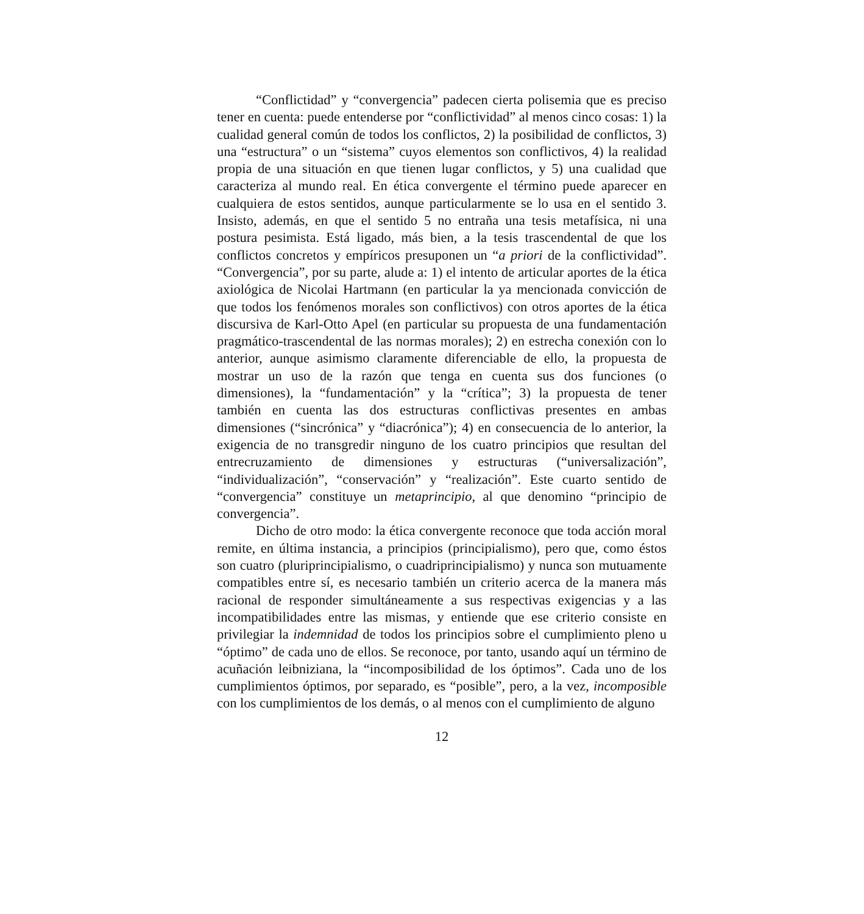“Conflictidad” y “convergencia” padecen cierta polisemia que es preciso tener en cuenta: puede entenderse por “conflictividad” al menos cinco cosas: 1) la cualidad general común de todos los conflictos, 2) la posibilidad de conflictos, 3) una “estructura” o un “sistema” cuyos elementos son conflictivos, 4) la realidad propia de una situación en que tienen lugar conflictos, y 5) una cualidad que caracteriza al mundo real. En ética convergente el término puede aparecer en cualquiera de estos sentidos, aunque particularmente se lo usa en el sentido 3. Insisto, además, en que el sentido 5 no entraña una tesis metafísica, ni una postura pesimista. Está ligado, más bien, a la tesis trascendental de que los conflictos concretos y empíricos presuponen un “a priori de la conflictividad”. “Convergencia”, por su parte, alude a: 1) el intento de articular aportes de la ética axiológica de Nicolai Hartmann (en particular la ya mencionada convicción de que todos los fenómenos morales son conflictivos) con otros aportes de la ética discursiva de Karl-Otto Apel (en particular su propuesta de una fundamentación pragmático-trascendental de las normas morales); 2) en estrecha conexión con lo anterior, aunque asimismo claramente diferenciable de ello, la propuesta de mostrar un uso de la razón que tenga en cuenta sus dos funciones (o dimensiones), la “fundamentación” y la “crítica”; 3) la propuesta de tener también en cuenta las dos estructuras conflictivas presentes en ambas dimensiones (“sincrónica” y “diacrónica”); 4) en consecuencia de lo anterior, la exigencia de no transgredir ninguno de los cuatro principios que resultan del entrecruzamiento de dimensiones y estructuras (“universalización”, “individualización”, “conservación” y “realización”. Este cuarto sentido de “convergencia” constituye un metaprincipio, al que denomino “principio de convergencia”.
Dicho de otro modo: la ética convergente reconoce que toda acción moral remite, en última instancia, a principios (principialismo), pero que, como éstos son cuatro (pluriprincipialismo, o cuadriprincipialismo) y nunca son mutuamente compatibles entre sí, es necesario también un criterio acerca de la manera más racional de responder simultáneamente a sus respectivas exigencias y a las incompatibilidades entre las mismas, y entiende que ese criterio consiste en privilegiar la indemnidad de todos los principios sobre el cumplimiento pleno u “óptimo” de cada uno de ellos. Se reconoce, por tanto, usando aquí un término de acuñación leibniziana, la “incomposibilidad de los óptimos”. Cada uno de los cumplimientos óptimos, por separado, es “posible”, pero, a la vez, incomposible con los cumplimientos de los demás, o al menos con el cumplimiento de alguno
12